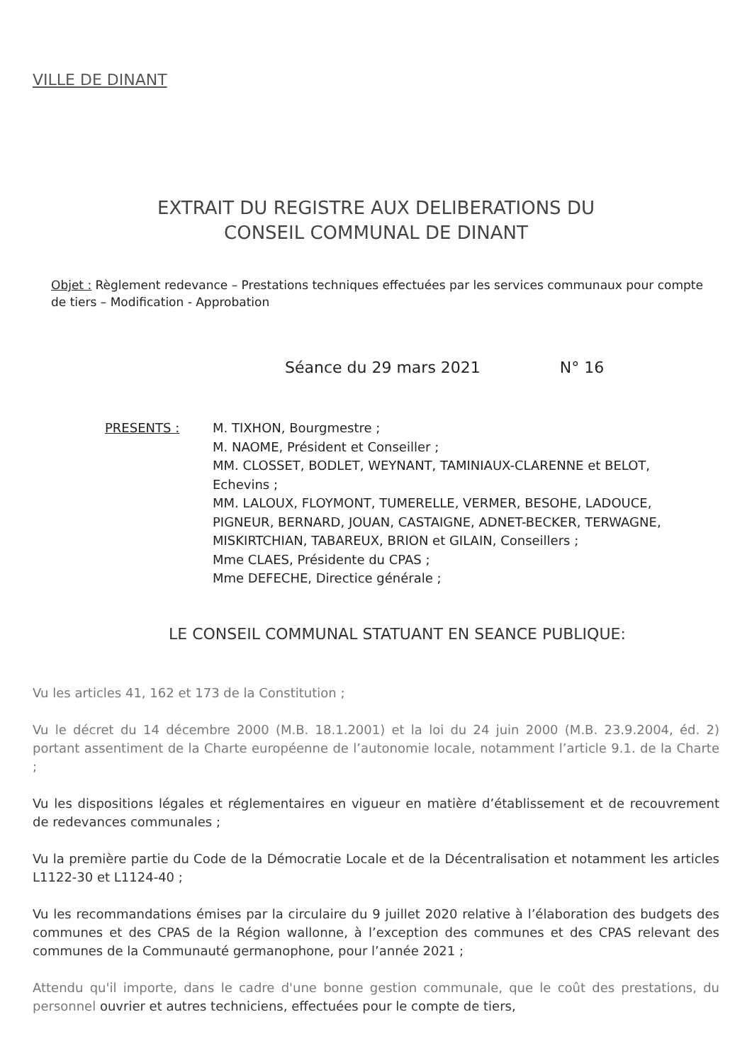VILLE DE DINANT
EXTRAIT DU REGISTRE AUX DELIBERATIONS DU
CONSEIL COMMUNAL DE DINANT
Objet : Règlement redevance – Prestations techniques effectuées par les services communaux pour compte de tiers – Modification - Approbation
Séance du 29 mars 2021 N° 16
PRESENTS : M. TIXHON, Bourgmestre ;
M. NAOME, Président et Conseiller ;
MM. CLOSSET, BODLET, WEYNANT, TAMINIAUX-CLARENNE et BELOT, Echevins ;
MM. LALOUX, FLOYMONT, TUMERELLE, VERMER, BESOHE, LADOUCE, PIGNEUR, BERNARD, JOUAN, CASTAIGNE, ADNET-BECKER, TERWAGNE, MISKIRTCHIAN, TABAREUX, BRION et GILAIN, Conseillers ;
Mme CLAES, Présidente du CPAS ;
Mme DEFECHE, Directice générale ;
LE CONSEIL COMMUNAL STATUANT EN SEANCE PUBLIQUE:
Vu les articles 41, 162 et 173 de la Constitution ;
Vu le décret du 14 décembre 2000 (M.B. 18.1.2001) et la loi du 24 juin 2000 (M.B. 23.9.2004, éd. 2) portant assentiment de la Charte européenne de l’autonomie locale, notamment l’article 9.1. de la Charte ;
Vu les dispositions légales et réglementaires en vigueur en matière d’établissement et de recouvrement de redevances communales ;
Vu la première partie du Code de la Démocratie Locale et de la Décentralisation et notamment les articles L1122-30 et L1124-40 ;
Vu les recommandations émises par la circulaire du 9 juillet 2020 relative à l’élaboration des budgets des communes et des CPAS de la Région wallonne, à l’exception des communes et des CPAS relevant des communes de la Communauté germanophone, pour l’année 2021 ;
Attendu qu'il importe, dans le cadre d'une bonne gestion communale, que le coût des prestations, du personnel ouvrier et autres techniciens, effectuées pour le compte de tiers,